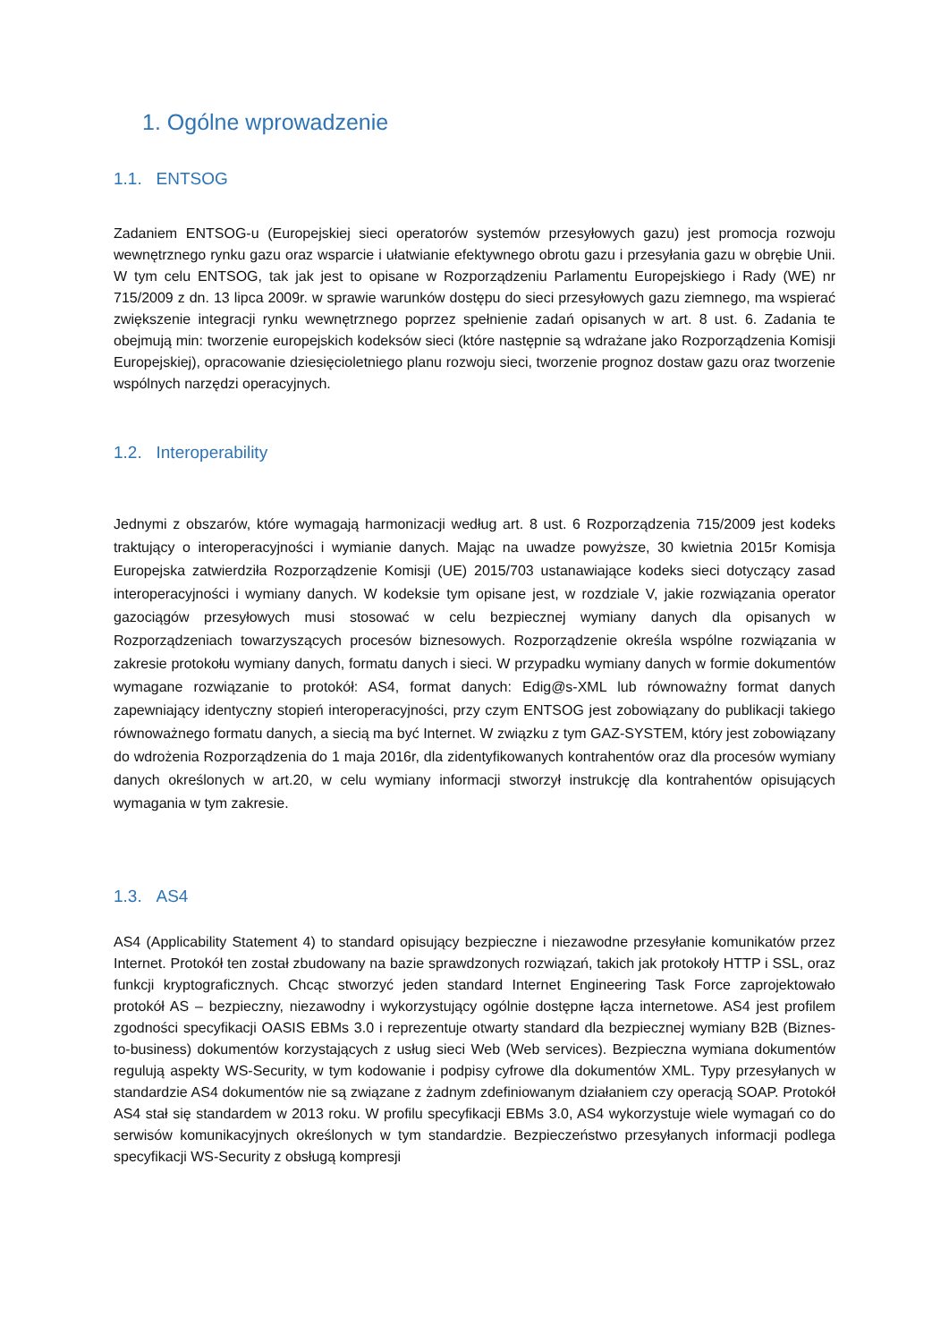1. Ogólne wprowadzenie
1.1. ENTSOG
Zadaniem ENTSOG-u (Europejskiej sieci operatorów systemów przesyłowych gazu) jest promocja rozwoju wewnętrznego rynku gazu oraz wsparcie i ułatwianie efektywnego obrotu gazu i przesyłania gazu w obrębie Unii. W tym celu ENTSOG, tak jak jest to opisane w Rozporządzeniu Parlamentu Europejskiego i Rady (WE) nr 715/2009 z dn. 13 lipca 2009r. w sprawie warunków dostępu do sieci przesyłowych gazu ziemnego, ma wspierać zwiększenie integracji rynku wewnętrznego poprzez spełnienie zadań opisanych w art. 8 ust. 6. Zadania te obejmują min: tworzenie europejskich kodeksów sieci (które następnie są wdrażane jako Rozporządzenia Komisji Europejskiej), opracowanie dziesięcioletniego planu rozwoju sieci, tworzenie prognoz dostaw gazu oraz tworzenie wspólnych narzędzi operacyjnych.
1.2. Interoperability
Jednymi z obszarów, które wymagają harmonizacji według art. 8 ust. 6 Rozporządzenia 715/2009 jest kodeks traktujący o interoperacyjności i wymianie danych. Mając na uwadze powyższe, 30 kwietnia 2015r Komisja Europejska zatwierdziła Rozporządzenie Komisji (UE) 2015/703 ustanawiające kodeks sieci dotyczący zasad interoperacyjności i wymiany danych. W kodeksie tym opisane jest, w rozdziale V, jakie rozwiązania operator gazociągów przesyłowych musi stosować w celu bezpiecznej wymiany danych dla opisanych w Rozporządzeniach towarzyszących procesów biznesowych. Rozporządzenie określa wspólne rozwiązania w zakresie protokołu wymiany danych, formatu danych i sieci. W przypadku wymiany danych w formie dokumentów wymagane rozwiązanie to protokół: AS4, format danych: Edig@s-XML lub równoważny format danych zapewniający identyczny stopień interoperacyjności, przy czym ENTSOG jest zobowiązany do publikacji takiego równoważnego formatu danych, a siecią ma być Internet. W związku z tym GAZ-SYSTEM, który jest zobowiązany do wdrożenia Rozporządzenia do 1 maja 2016r, dla zidentyfikowanych kontrahentów oraz dla procesów wymiany danych określonych w art.20, w celu wymiany informacji stworzył instrukcję dla kontrahentów opisujących wymagania w tym zakresie.
1.3. AS4
AS4 (Applicability Statement 4) to standard opisujący bezpieczne i niezawodne przesyłanie komunikatów przez Internet. Protokół ten został zbudowany na bazie sprawdzonych rozwiązań, takich jak protokoły HTTP i SSL, oraz funkcji kryptograficznych. Chcąc stworzyć jeden standard Internet Engineering Task Force zaprojektowało protokół AS – bezpieczny, niezawodny i wykorzystujący ogólnie dostępne łącza internetowe. AS4 jest profilem zgodności specyfikacji OASIS EBMs 3.0 i reprezentuje otwarty standard dla bezpiecznej wymiany B2B (Biznes-to-business) dokumentów korzystających z usług sieci Web (Web services). Bezpieczna wymiana dokumentów regulują aspekty WS-Security, w tym kodowanie i podpisy cyfrowe dla dokumentów XML. Typy przesyłanych w standardzie AS4 dokumentów nie są związane z żadnym zdefiniowanym działaniem czy operacją SOAP. Protokół AS4 stał się standardem w 2013 roku. W profilu specyfikacji EBMs 3.0, AS4 wykorzystuje wiele wymagań co do serwisów komunikacyjnych określonych w tym standardzie. Bezpieczeństwo przesyłanych informacji podlega specyfikacji WS-Security z obsługą kompresji